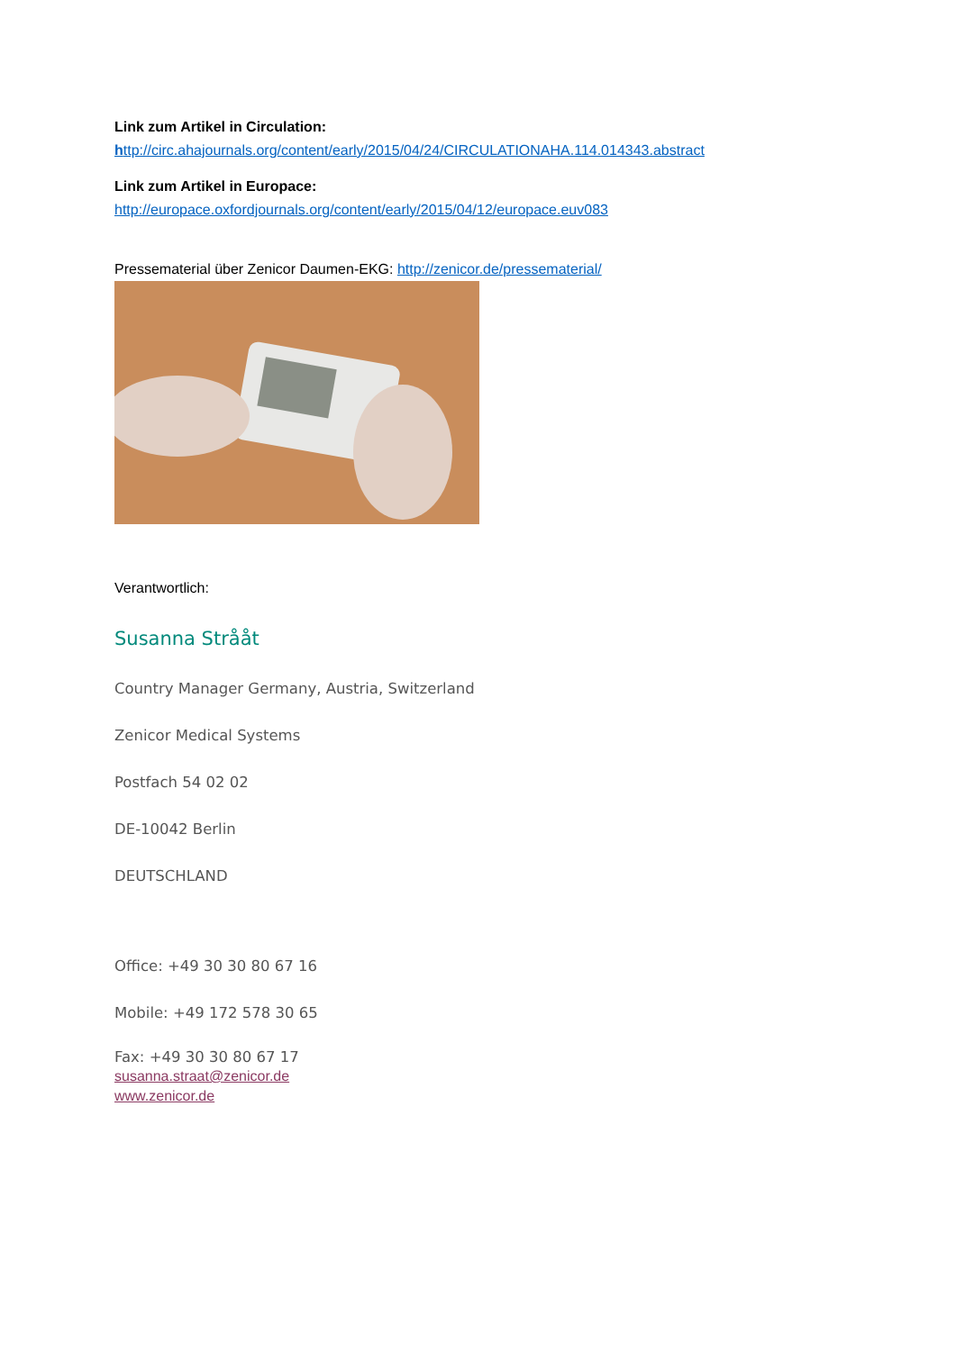Link zum Artikel in Circulation:
http://circ.ahajournals.org/content/early/2015/04/24/CIRCULATIONAHA.114.014343.abstract
Link zum Artikel in Europace:
http://europace.oxfordjournals.org/content/early/2015/04/12/europace.euv083
Pressematerial über Zenicor Daumen-EKG: http://zenicor.de/pressematerial/
Verantwortlich:
Susanna Strååt
Country Manager Germany, Austria, Switzerland
Zenicor Medical Systems
Postfach 54 02 02
DE-10042 Berlin
DEUTSCHLAND
Office: +49 30 30 80 67 16
Mobile: +49 172 578 30 65
Fax: +49 30 30 80 67 17
susanna.straat@zenicor.de
www.zenicor.de